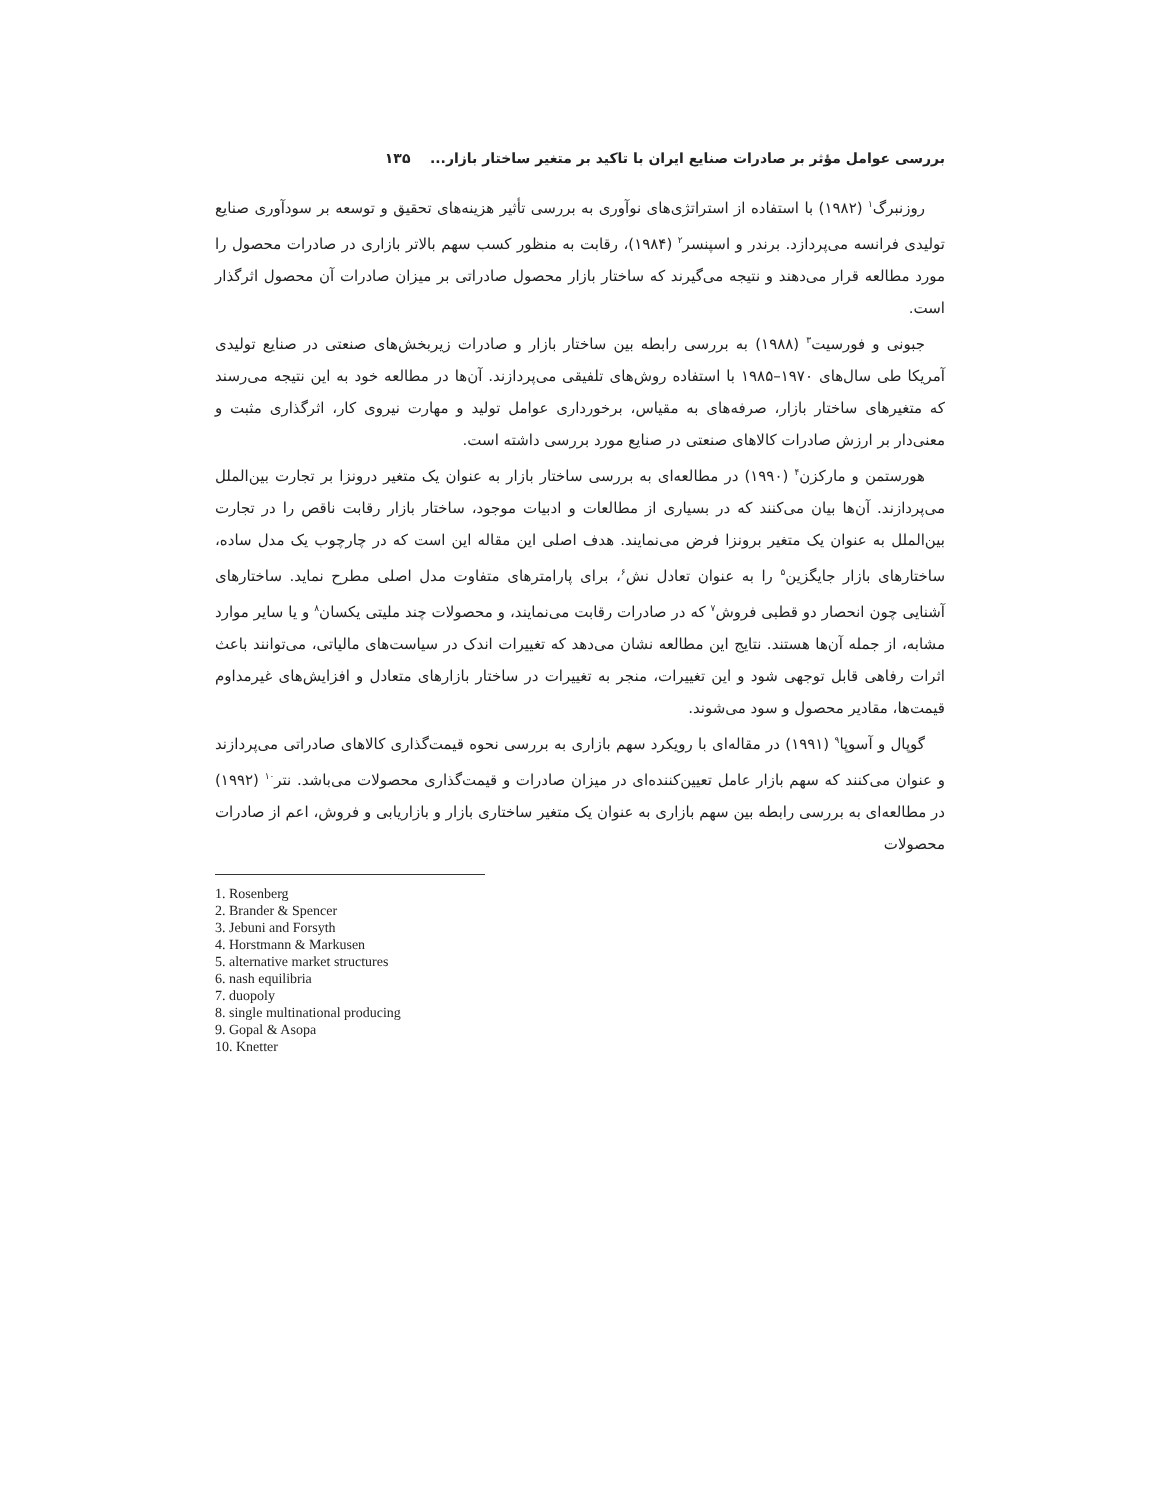بررسی عوامل مؤثر بر صادرات صنایع ایران با تاکید بر متغیر ساختار بازار... ۱۳۵
روزنبرگ<sup>۱</sup> (۱۹۸۲) با استفاده از استراتژی‌های نوآوری به بررسی تأثیر هزینه‌های تحقیق و توسعه بر سودآوری صنایع تولیدی فرانسه می‌پردازد. برندر و اسپنسر<sup>۲</sup> (۱۹۸۴)، رقابت به منظور کسب سهم بالاتر بازاری در صادرات محصول را مورد مطالعه قرار می‌دهند و نتیجه می‌گیرند که ساختار بازار محصول صادراتی بر میزان صادرات آن محصول اثرگذار است.
جبونی و فورسیت<sup>۳</sup> (۱۹۸۸) به بررسی رابطه بین ساختار بازار و صادرات زیربخش‌های صنعتی در صنایع تولیدی آمریکا طی سال‌های ۱۹۷۰–۱۹۸۵ با استفاده روش‌های تلفیقی می‌پردازند. آن‌ها در مطالعه خود به این نتیجه می‌رسند که متغیرهای ساختار بازار، صرفه‌های به مقیاس، برخورداری عوامل تولید و مهارت نیروی کار، اثرگذاری مثبت و معنی‌دار بر ارزش صادرات کالاهای صنعتی در صنایع مورد بررسی داشته است.
هورستمن و مارکزن<sup>۴</sup> (۱۹۹۰) در مطالعه‌ای به بررسی ساختار بازار به عنوان یک متغیر درونزا بر تجارت بین‌الملل می‌پردازند. آن‌ها بیان می‌کنند که در بسیاری از مطالعات و ادبیات موجود، ساختار بازار رقابت ناقص را در تجارت بین‌الملل به عنوان یک متغیر برونزا فرض می‌نمایند. هدف اصلی این مقاله این است که در چارچوب یک مدل ساده، ساختارهای بازار جایگزین<sup>۵</sup> را به عنوان تعادل نش<sup>۶</sup>، برای پارامترهای متفاوت مدل اصلی مطرح نماید. ساختارهای آشنایی چون انحصار دو قطبی فروش<sup>۷</sup> که در صادرات رقابت می‌نمایند، و محصولات چند ملیتی یکسان<sup>۸</sup> و یا سایر موارد مشابه، از جمله آن‌ها هستند. نتایج این مطالعه نشان می‌دهد که تغییرات اندک در سیاست‌های مالیاتی، می‌توانند باعث اثرات رفاهی قابل توجهی شود و این تغییرات، منجر به تغییرات در ساختار بازارهای متعادل و افزایش‌های غیرمداوم قیمت‌ها، مقادیر محصول و سود می‌شوند.
گوپال و آسوپا<sup>۹</sup> (۱۹۹۱) در مقاله‌ای با رویکرد سهم بازاری به بررسی نحوه قیمت‌گذاری کالاهای صادراتی می‌پردازند و عنوان می‌کنند که سهم بازار عامل تعیین‌کننده‌ای در میزان صادرات و قیمت‌گذاری محصولات می‌باشد. نتر<sup>۱۰</sup> (۱۹۹۲) در مطالعه‌ای به بررسی رابطه بین سهم بازاری به عنوان یک متغیر ساختاری بازار و بازاریابی و فروش، اعم از صادرات محصولات
1. Rosenberg
2. Brander & Spencer
3. Jebuni and Forsyth
4. Horstmann & Markusen
5. alternative market structures
6. nash equilibria
7. duopoly
8. single multinational producing
9. Gopal & Asopa
10. Knetter